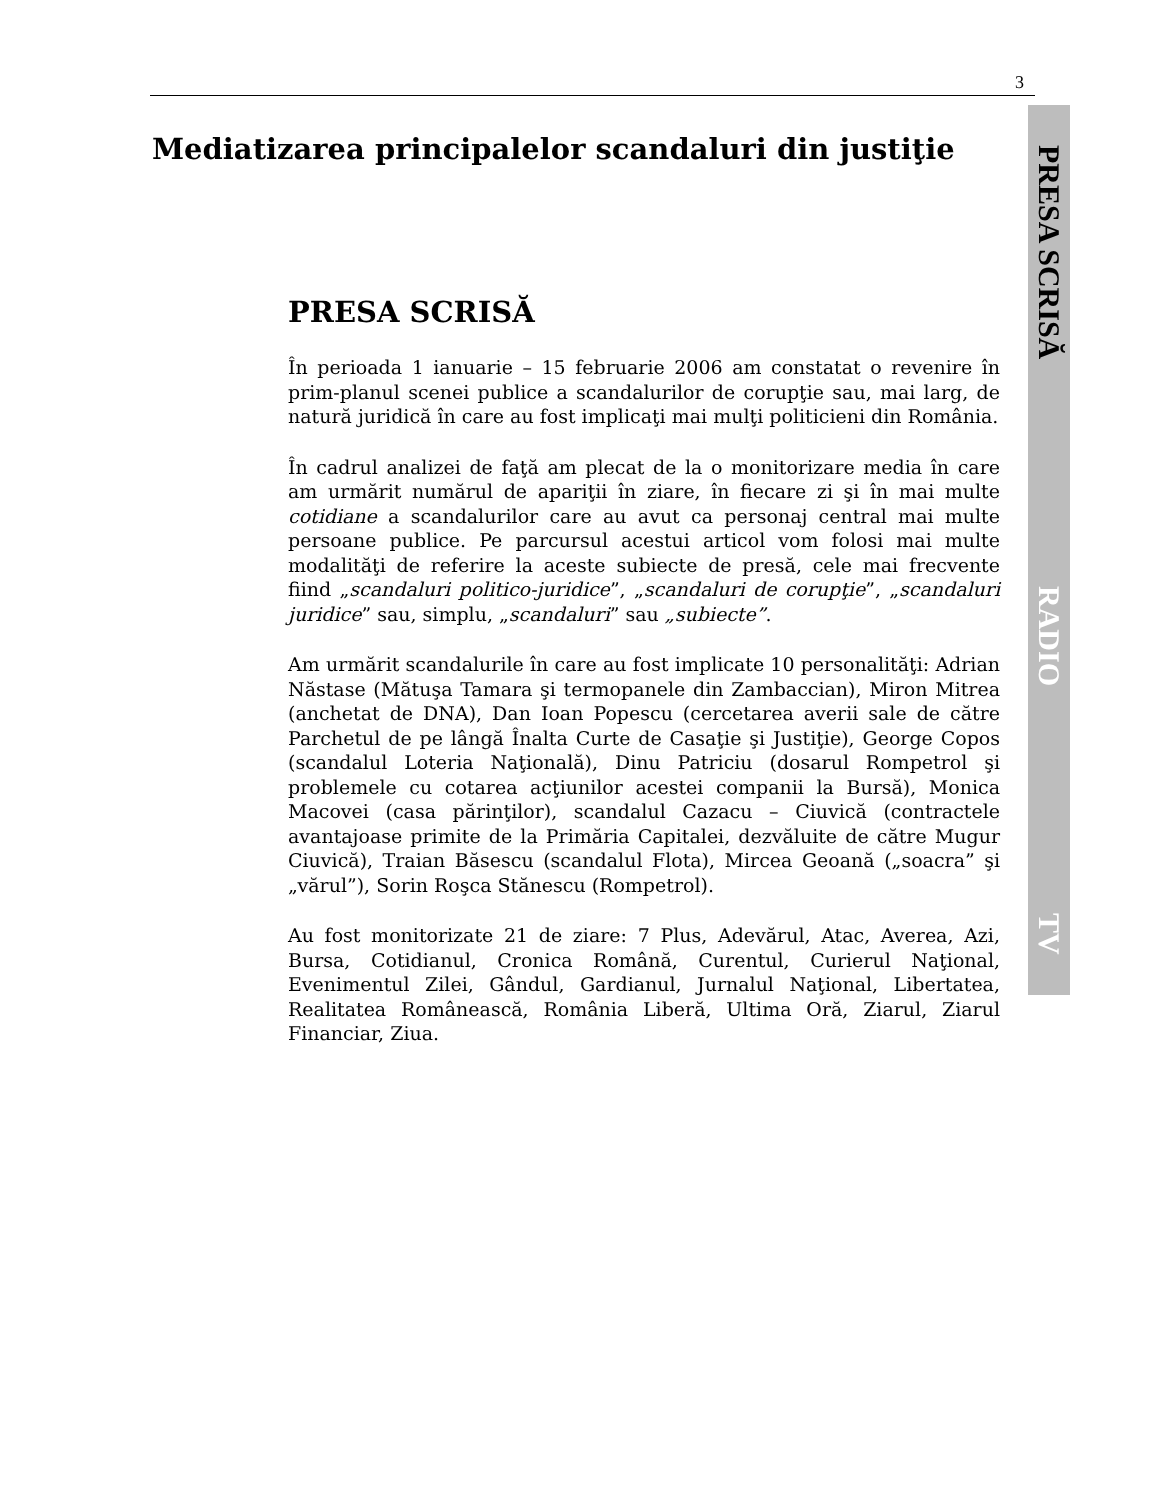3
PRESA SCRISĂ
RADIO
TV
Mediatizarea principalelor scandaluri din justiţie
PRESA SCRISĂ
În perioada 1 ianuarie – 15 februarie 2006 am constatat o revenire în prim-planul scenei publice a scandalurilor de corupţie sau, mai larg, de natură juridică în care au fost implicaţi mai mulţi politicieni din România.
În cadrul analizei de faţă am plecat de la o monitorizare media în care am urmărit numărul de apariţii în ziare, în fiecare zi şi în mai multe cotidiane a scandalurilor care au avut ca personaj central mai multe persoane publice. Pe parcursul acestui articol vom folosi mai multe modalităţi de referire la aceste subiecte de presă, cele mai frecvente fiind „scandaluri politico-juridice”, „scandaluri de corupţie”, „scandaluri juridice” sau, simplu, „scandaluri” sau „subiecte”.
Am urmărit scandalurile în care au fost implicate 10 personalităţi: Adrian Năstase (Mătuşa Tamara şi termopanele din Zambaccian), Miron Mitrea (anchetat de DNA), Dan Ioan Popescu (cercetarea averii sale de către Parchetul de pe lângă Înalta Curte de Casaţie şi Justiţie), George Copos (scandalul Loteria Naţională), Dinu Patriciu (dosarul Rompetrol şi problemele cu cotarea acţiunilor acestei companii la Bursă), Monica Macovei (casa părinţilor), scandalul Cazacu – Ciuvică (contractele avantajoase primite de la Primăria Capitalei, dezvăluite de către Mugur Ciuvică), Traian Băsescu (scandalul Flota), Mircea Geoană („soacra” şi „vărul”), Sorin Roşca Stănescu (Rompetrol).
Au fost monitorizate 21 de ziare: 7 Plus, Adevărul, Atac, Averea, Azi, Bursa, Cotidianul, Cronica Română, Curentul, Curierul Naţional, Evenimentul Zilei, Gândul, Gardianul, Jurnalul Naţional, Libertatea, Realitatea Românească, România Liberă, Ultima Oră, Ziarul, Ziarul Financiar, Ziua.